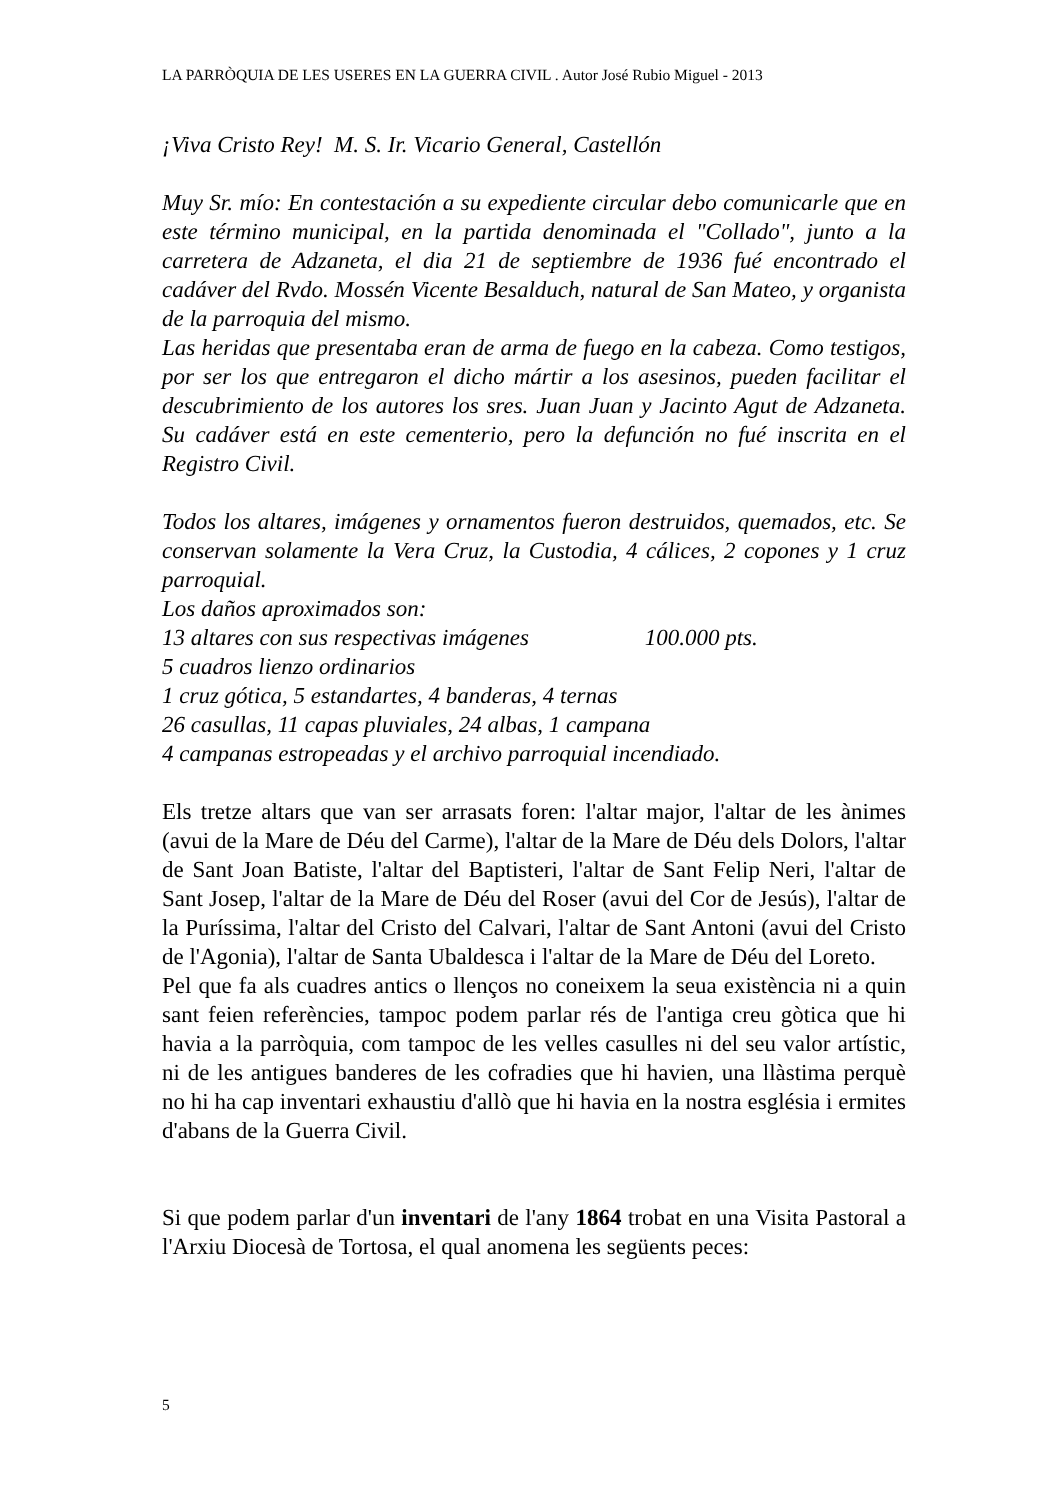LA PARRÒQUIA DE LES USERES EN LA GUERRA CIVIL . Autor José Rubio Miguel - 2013
¡Viva Cristo Rey! M. S. Ir. Vicario General, Castellón
Muy Sr. mío: En contestación a su expediente circular debo comunicarle que en este término municipal, en la partida denominada el "Collado", junto a la carretera de Adzaneta, el dia 21 de septiembre de 1936 fué encontrado el cadáver del Rvdo. Mossén Vicente Besalduch, natural de San Mateo, y organista de la parroquia del mismo.
Las heridas que presentaba eran de arma de fuego en la cabeza. Como testigos, por ser los que entregaron el dicho mártir a los asesinos, pueden facilitar el descubrimiento de los autores los sres. Juan Juan y Jacinto Agut de Adzaneta. Su cadáver está en este cementerio, pero la defunción no fué inscrita en el Registro Civil.
Todos los altares, imágenes y ornamentos fueron destruidos, quemados, etc. Se conservan solamente la Vera Cruz, la Custodia, 4 cálices, 2 copones y 1 cruz parroquial.
Los daños aproximados son:
13 altares con sus respectivas imágenes 100.000 pts.
5 cuadros lienzo ordinarios
1 cruz gótica, 5 estandartes, 4 banderas, 4 ternas
26 casullas, 11 capas pluviales, 24 albas, 1 campana
4 campanas estropeadas y el archivo parroquial incendiado.
Els tretze altars que van ser arrasats foren: l'altar major, l'altar de les ànimes (avui de la Mare de Déu del Carme), l'altar de la Mare de Déu dels Dolors, l'altar de Sant Joan Batiste, l'altar del Baptisteri, l'altar de Sant Felip Neri, l'altar de Sant Josep, l'altar de la Mare de Déu del Roser (avui del Cor de Jesús), l'altar de la Puríssima, l'altar del Cristo del Calvari, l'altar de Sant Antoni (avui del Cristo de l'Agonia), l'altar de Santa Ubaldesca i l'altar de la Mare de Déu del Loreto.
Pel que fa als cuadres antics o llenços no coneixem la seua existència ni a quin sant feien referències, tampoc podem parlar rés de l'antiga creu gòtica que hi havia a la parròquia, com tampoc de les velles casulles ni del seu valor artístic, ni de les antigues banderes de les cofradies que hi havien, una llàstima perquè no hi ha cap inventari exhaustiu d'allò que hi havia en la nostra església i ermites d'abans de la Guerra Civil.
Si que podem parlar d'un inventari de l'any 1864 trobat en una Visita Pastoral a l'Arxiu Diocesà de Tortosa, el qual anomena les següents peces:
5